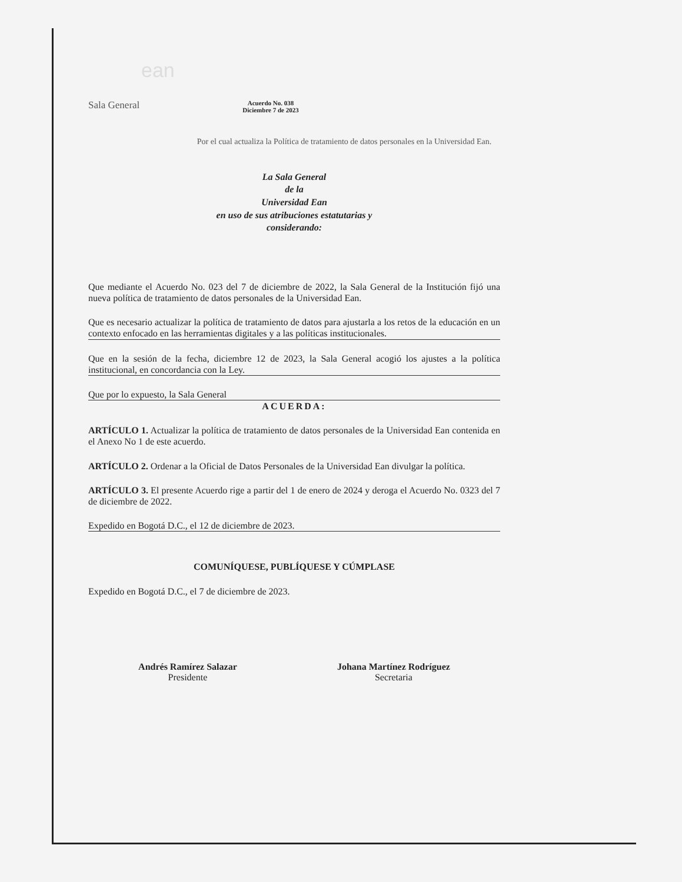ean
Sala General
Acuerdo No. 038
Diciembre 7 de 2023
Por el cual actualiza la Política de tratamiento de datos personales en la Universidad Ean.
La Sala General
de la
Universidad Ean
en uso de sus atribuciones estatutarias y
considerando:
Que mediante el Acuerdo No. 023 del 7 de diciembre de 2022, la Sala General de la Institución fijó una nueva política de tratamiento de datos personales de la Universidad Ean.
Que es necesario actualizar la política de tratamiento de datos para ajustarla a los retos de la educación en un contexto enfocado en las herramientas digitales y a las políticas institucionales.
Que en la sesión de la fecha, diciembre 12 de 2023, la Sala General acogió los ajustes a la política institucional, en concordancia con la Ley.
Que por lo expuesto, la Sala General
ACUERDA:
ARTÍCULO 1. Actualizar la política de tratamiento de datos personales de la Universidad Ean contenida en el Anexo No 1 de este acuerdo.
ARTÍCULO 2. Ordenar a la Oficial de Datos Personales de la Universidad Ean divulgar la política.
ARTÍCULO 3. El presente Acuerdo rige a partir del 1 de enero de 2024 y deroga el Acuerdo No. 0323 del 7 de diciembre de 2022.
Expedido en Bogotá D.C., el 12 de diciembre de 2023.
COMUNÍQUESE, PUBLÍQUESE Y CÚMPLASE
Expedido en Bogotá D.C., el 7 de diciembre de 2023.
Andrés Ramírez Salazar
Presidente
Johana Martínez Rodríguez
Secretaria